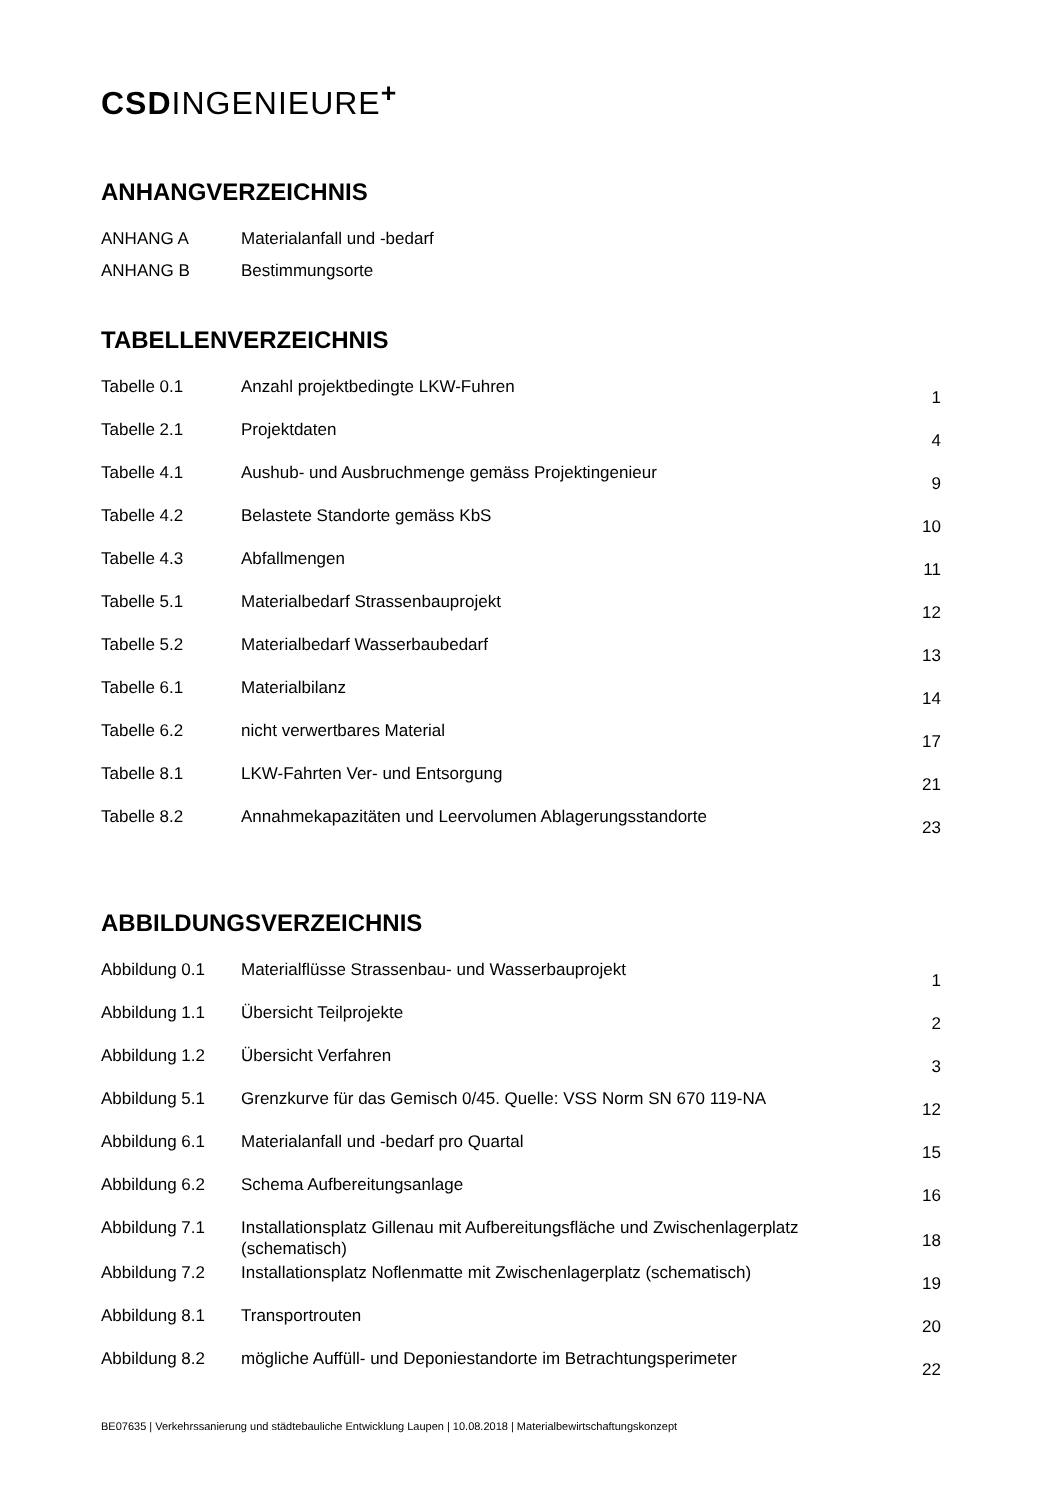CSDINGENIEURE<sup>+</sup>
ANHANGVERZEICHNIS
| ANHANG A | Materialanfall und -bedarf |
| ANHANG B | Bestimmungsorte |
TABELLENVERZEICHNIS
| Tabelle 0.1 | Anzahl projektbedingte LKW-Fuhren | 1 |
| Tabelle 2.1 | Projektdaten | 4 |
| Tabelle 4.1 | Aushub- und Ausbruchmenge gemäss Projektingenieur | 9 |
| Tabelle 4.2 | Belastete Standorte gemäss KbS | 10 |
| Tabelle 4.3 | Abfallmengen | 11 |
| Tabelle 5.1 | Materialbedarf Strassenbauprojekt | 12 |
| Tabelle 5.2 | Materialbedarf Wasserbaubedarf | 13 |
| Tabelle 6.1 | Materialbilanz | 14 |
| Tabelle 6.2 | nicht verwertbares Material | 17 |
| Tabelle 8.1 | LKW-Fahrten Ver- und Entsorgung | 21 |
| Tabelle 8.2 | Annahmekapazitäten und Leervolumen Ablagerungsstandorte | 23 |
ABBILDUNGSVERZEICHNIS
| Abbildung 0.1 | Materialflüsse Strassenbau- und Wasserbauprojekt | 1 |
| Abbildung 1.1 | Übersicht Teilprojekte | 2 |
| Abbildung 1.2 | Übersicht Verfahren | 3 |
| Abbildung 5.1 | Grenzkurve für das Gemisch 0/45. Quelle: VSS Norm SN 670 119-NA | 12 |
| Abbildung 6.1 | Materialanfall und -bedarf pro Quartal | 15 |
| Abbildung 6.2 | Schema Aufbereitungsanlage | 16 |
| Abbildung 7.1 | Installationsplatz Gillenau mit Aufbereitungsfläche und Zwischenlagerplatz (schematisch) | 18 |
| Abbildung 7.2 | Installationsplatz Noflenmatte mit Zwischenlagerplatz (schematisch) | 19 |
| Abbildung 8.1 | Transportrouten | 20 |
| Abbildung 8.2 | mögliche Auffüll- und Deponiestandorte im Betrachtungsperimeter | 22 |
BE07635 | Verkehrssanierung und städtebauliche Entwicklung Laupen | 10.08.2018 | Materialbewirtschaftungskonzept